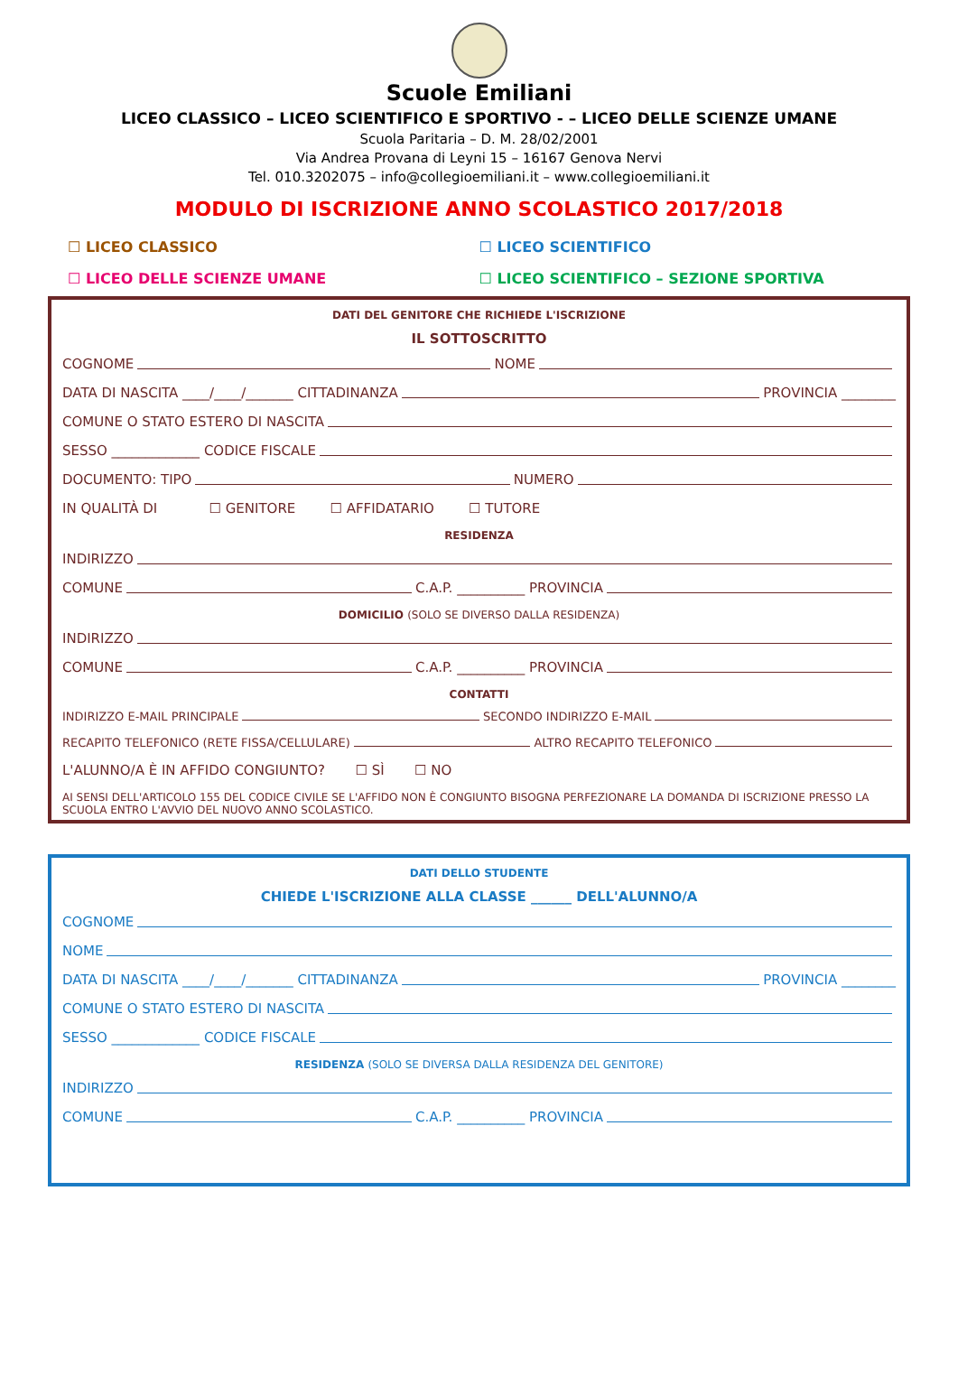Scuole Emiliani
LICEO CLASSICO – LICEO SCIENTIFICO E SPORTIVO - – LICEO DELLE SCIENZE UMANE
Scuola Paritaria – D. M. 28/02/2001
Via Andrea Provana di Leyni 15 – 16167 Genova Nervi
Tel. 010.3202075 – info@collegioemiliani.it – www.collegioemiliani.it
MODULO DI ISCRIZIONE ANNO SCOLASTICO 2017/2018
☐ LICEO CLASSICO
☐ LICEO SCIENTIFICO
☐ LICEO DELLE SCIENZE UMANE
☐ LICEO SCIENTIFICO – SEZIONE SPORTIVA
DATI DEL GENITORE CHE RICHIEDE L'ISCRIZIONE
IL SOTTOSCRITTO
COGNOME NOME
DATA DI NASCITA ____/____/_______ CITTADINANZA PROVINCIA ________
COMUNE O STATO ESTERO DI NASCITA
SESSO _____________ CODICE FISCALE
DOCUMENTO: TIPO NUMERO
IN QUALITÀ DI ☐ GENITORE ☐ AFFIDATARIO ☐ TUTORE
RESIDENZA
INDIRIZZO
COMUNE C.A.P. __________ PROVINCIA
DOMICILIO (SOLO SE DIVERSO DALLA RESIDENZA)
INDIRIZZO
COMUNE C.A.P. __________ PROVINCIA
CONTATTI
INDIRIZZO E-MAIL PRINCIPALE SECONDO INDIRIZZO E-MAIL
RECAPITO TELEFONICO (RETE FISSA/CELLULARE) ALTRO RECAPITO TELEFONICO
L'ALUNNO/A È IN AFFIDO CONGIUNTO? ☐ SÌ ☐ NO
AI SENSI DELL'ARTICOLO 155 DEL CODICE CIVILE SE L'AFFIDO NON È CONGIUNTO BISOGNA PERFEZIONARE LA DOMANDA DI ISCRIZIONE PRESSO LA SCUOLA ENTRO L'AVVIO DEL NUOVO ANNO SCOLASTICO.
DATI DELLO STUDENTE
CHIEDE L'ISCRIZIONE ALLA CLASSE ______ DELL'ALUNNO/A
COGNOME
NOME
DATA DI NASCITA ____/____/_______ CITTADINANZA PROVINCIA ________
COMUNE O STATO ESTERO DI NASCITA
SESSO _____________ CODICE FISCALE
RESIDENZA (SOLO SE DIVERSA DALLA RESIDENZA DEL GENITORE)
INDIRIZZO
COMUNE C.A.P. __________ PROVINCIA